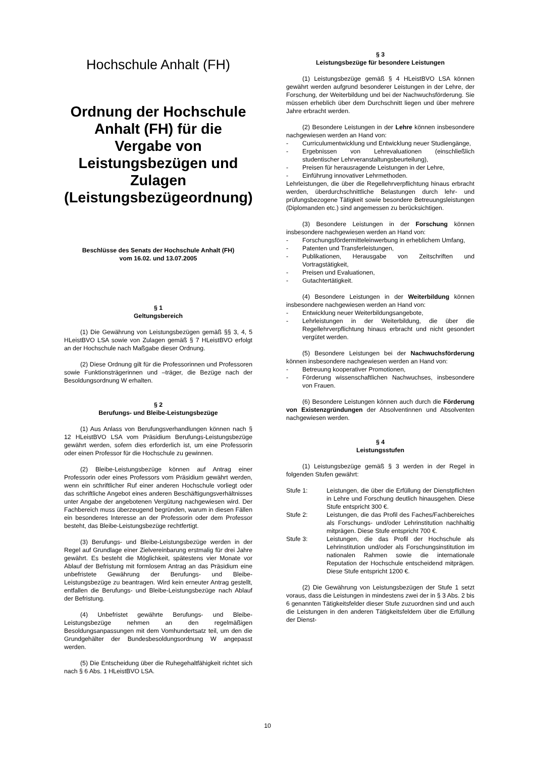Hochschule Anhalt (FH)
Ordnung der Hochschule Anhalt (FH) für die Vergabe von Leistungsbezügen und Zulagen (Leistungsbezügeordnung)
Beschlüsse des Senats der Hochschule Anhalt (FH)
vom 16.02. und 13.07.2005
§ 1
Geltungsbereich
(1) Die Gewährung von Leistungsbezügen gemäß §§ 3, 4, 5 HLeistBVO LSA sowie von Zulagen gemäß § 7 HLeistBVO erfolgt an der Hochschule nach Maßgabe dieser Ordnung.
(2) Diese Ordnung gilt für die Professorinnen und Professoren sowie Funktionsträgerinnen und –träger, die Bezüge nach der Besoldungsordnung W erhalten.
§ 2
Berufungs- und Bleibe-Leistungsbezüge
(1) Aus Anlass von Berufungsverhandlungen können nach § 12 HLeistBVO LSA vom Präsidium Berufungs-Leistungsbezüge gewährt werden, sofern dies erforderlich ist, um eine Professorin oder einen Professor für die Hochschule zu gewinnen.
(2) Bleibe-Leistungsbezüge können auf Antrag einer Professorin oder eines Professors vom Präsidium gewährt werden, wenn ein schriftlicher Ruf einer anderen Hochschule vorliegt oder das schriftliche Angebot eines anderen Beschäftigungsverhältnisses unter Angabe der angebotenen Vergütung nachgewiesen wird. Der Fachbereich muss überzeugend begründen, warum in diesen Fällen ein besonderes Interesse an der Professorin oder dem Professor besteht, das Bleibe-Leistungsbezüge rechtfertigt.
(3) Berufungs- und Bleibe-Leistungsbezüge werden in der Regel auf Grundlage einer Zielvereinbarung erstmalig für drei Jahre gewährt. Es besteht die Möglichkeit, spätestens vier Monate vor Ablauf der Befristung mit formlosem Antrag an das Präsidium eine unbefristete Gewährung der Berufungs- und Bleibe-Leistungsbezüge zu beantragen. Wird kein erneuter Antrag gestellt, entfallen die Berufungs- und Bleibe-Leistungsbezüge nach Ablauf der Befristung.
(4) Unbefristet gewährte Berufungs- und Bleibe-Leistungsbezüge nehmen an den regelmäßigen Besoldungsanpassungen mit dem Vomhundertsatz teil, um den die Grundgehälter der Bundesbesoldungsordnung W angepasst werden.
(5) Die Entscheidung über die Ruhegehaltfähigkeit richtet sich nach § 6 Abs. 1 HLeistBVO LSA.
§ 3
Leistungsbezüge für besondere Leistungen
(1) Leistungsbezüge gemäß § 4 HLeistBVO LSA können gewährt werden aufgrund besonderer Leistungen in der Lehre, der Forschung, der Weiterbildung und bei der Nachwuchsförderung. Sie müssen erheblich über dem Durchschnitt liegen und über mehrere Jahre erbracht werden.
(2) Besondere Leistungen in der Lehre können insbesondere nachgewiesen werden an Hand von:
- Curriculumentwicklung und Entwicklung neuer Studiengänge,
- Ergebnissen von Lehrevaluationen (einschließlich studentischer Lehrveranstaltungsbeurteilung),
- Preisen für herausragende Leistungen in der Lehre,
- Einführung innovativer Lehrmethoden.
Lehrleistungen, die über die Regellehrverpflichtung hinaus erbracht werden, überdurchschnittliche Belastungen durch lehr- und prüfungsbezogene Tätigkeit sowie besondere Betreuungsleistungen (Diplomanden etc.) sind angemessen zu berücksichtigen.
(3) Besondere Leistungen in der Forschung können insbesondere nachgewiesen werden an Hand von:
- Forschungsfördermitteleinwerbung in erheblichem Umfang,
- Patenten und Transferleistungen,
- Publikationen, Herausgabe von Zeitschriften und Vortragstätigkeit,
- Preisen und Evaluationen,
- Gutachtertätigkeit.
(4) Besondere Leistungen in der Weiterbildung können insbesondere nachgewiesen werden an Hand von:
- Entwicklung neuer Weiterbildungsangebote,
- Lehrleistungen in der Weiterbildung, die über die Regellehrverpflichtung hinaus erbracht und nicht gesondert vergütet werden.
(5) Besondere Leistungen bei der Nachwuchsförderung können insbesondere nachgewiesen werden an Hand von:
- Betreuung kooperativer Promotionen,
- Förderung wissenschaftlichen Nachwuchses, insbesondere von Frauen.
(6) Besondere Leistungen können auch durch die Förderung von Existenzgründungen der Absolventinnen und Absolventen nachgewiesen werden.
§ 4
Leistungsstufen
(1) Leistungsbezüge gemäß § 3 werden in der Regel in folgenden Stufen gewährt:
Stufe 1: Leistungen, die über die Erfüllung der Dienstpflichten in Lehre und Forschung deutlich hinausgehen. Diese Stufe entspricht 300 €.
Stufe 2: Leistungen, die das Profil des Faches/Fachbereiches als Forschungs- und/oder Lehrinstitution nachhaltig mitprägen. Diese Stufe entspricht 700 €.
Stufe 3: Leistungen, die das Profil der Hochschule als Lehrinstitution und/oder als Forschungsinstitution im nationalen Rahmen sowie die internationale Reputation der Hochschule entscheidend mitprägen. Diese Stufe entspricht 1200 €.
(2) Die Gewährung von Leistungsbezügen der Stufe 1 setzt voraus, dass die Leistungen in mindestens zwei der in § 3 Abs. 2 bis 6 genannten Tätigkeitsfelder dieser Stufe zuzuordnen sind und auch die Leistungen in den anderen Tätigkeitsfeldern über die Erfüllung der Dienst-
10